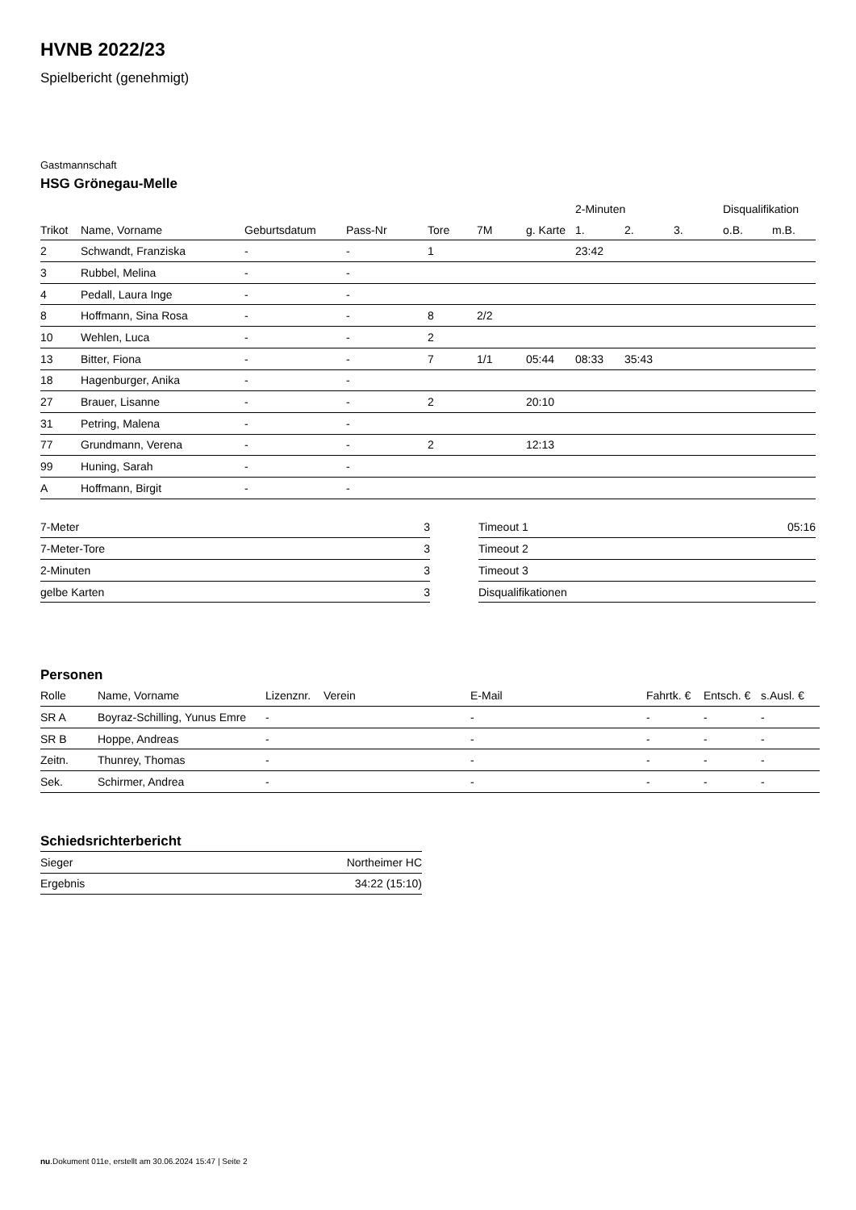HVNB 2022/23
Spielbericht (genehmigt)
Gastmannschaft
HSG Grönegau-Melle
| | | | | | | | 2-Minuten | | | Disqualifikation | |
| --- | --- | --- | --- | --- | --- | --- | --- | --- | --- | --- | --- |
| Trikot | Name, Vorname | Geburtsdatum | Pass-Nr | Tore | 7M | g. Karte | 1. | 2. | 3. | o.B. | m.B. |
| 2 | Schwandt, Franziska | - | - | 1 | | | 23:42 | | | | |
| 3 | Rubbel, Melina | - | - | | | | | | | | |
| 4 | Pedall, Laura Inge | - | - | | | | | | | | |
| 8 | Hoffmann, Sina Rosa | - | - | 8 | 2/2 | | | | | | |
| 10 | Wehlen, Luca | - | - | 2 | | | | | | | |
| 13 | Bitter, Fiona | - | - | 7 | 1/1 | 05:44 | 08:33 | 35:43 | | | |
| 18 | Hagenburger, Anika | - | - | | | | | | | | |
| 27 | Brauer, Lisanne | - | - | 2 | | 20:10 | | | | | |
| 31 | Petring, Malena | - | - | | | | | | | | |
| 77 | Grundmann, Verena | - | - | 2 | | 12:13 | | | | | |
| 99 | Huning, Sarah | - | - | | | | | | | | |
| A | Hoffmann, Birgit | - | - | | | | | | | | |
| 7-Meter | 3 |
| 7-Meter-Tore | 3 |
| 2-Minuten | 3 |
| gelbe Karten | 3 |
| Timeout 1 | 05:16 |
| Timeout 2 | |
| Timeout 3 | |
| Disqualifikationen | |
Personen
| Rolle | Name, Vorname | Lizenznr. | Verein | E-Mail | Fahrtk. € | Entsch. € | s.Ausl. € |
| --- | --- | --- | --- | --- | --- | --- | --- |
| SR A | Boyraz-Schilling, Yunus Emre | - | | - | - | - | - |
| SR B | Hoppe, Andreas | - | | - | - | - | - |
| Zeitn. | Thunrey, Thomas | - | | - | - | - | - |
| Sek. | Schirmer, Andrea | - | | - | - | - | - |
Schiedsrichterbericht
| Sieger | Northeimer HC |
| Ergebnis | 34:22 (15:10) |
nu.Dokument 011e, erstellt am 30.06.2024 15:47 | Seite 2